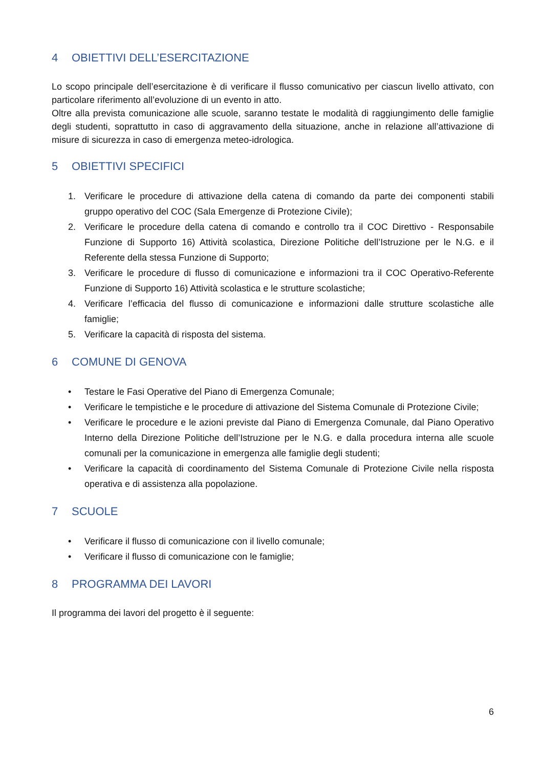4 OBIETTIVI DELL’ESERCITAZIONE
Lo scopo principale dell’esercitazione è di verificare il flusso comunicativo per ciascun livello attivato, con particolare riferimento all’evoluzione di un evento in atto.
Oltre alla prevista comunicazione alle scuole, saranno testate le modalità di raggiungimento delle famiglie degli studenti, soprattutto in caso di aggravamento della situazione, anche in relazione all’attivazione di misure di sicurezza in caso di emergenza meteo-idrologica.
5 OBIETTIVI SPECIFICI
1. Verificare le procedure di attivazione della catena di comando da parte dei componenti stabili gruppo operativo del COC (Sala Emergenze di Protezione Civile);
2. Verificare le procedure della catena di comando e controllo tra il COC Direttivo - Responsabile Funzione di Supporto 16) Attività scolastica, Direzione Politiche dell’Istruzione per le N.G. e il Referente della stessa Funzione di Supporto;
3. Verificare le procedure di flusso di comunicazione e informazioni tra il COC Operativo-Referente Funzione di Supporto 16) Attività scolastica e le strutture scolastiche;
4. Verificare l’efficacia del flusso di comunicazione e informazioni dalle strutture scolastiche alle famiglie;
5. Verificare la capacità di risposta del sistema.
6 COMUNE DI GENOVA
• Testare le Fasi Operative del Piano di Emergenza Comunale;
• Verificare le tempistiche e le procedure di attivazione del Sistema Comunale di Protezione Civile;
• Verificare le procedure e le azioni previste dal Piano di Emergenza Comunale, dal Piano Operativo Interno della Direzione Politiche dell’Istruzione per le N.G. e dalla procedura interna alle scuole comunali per la comunicazione in emergenza alle famiglie degli studenti;
• Verificare la capacità di coordinamento del Sistema Comunale di Protezione Civile nella risposta operativa e di assistenza alla popolazione.
7 SCUOLE
• Verificare il flusso di comunicazione con il livello comunale;
• Verificare il flusso di comunicazione con le famiglie;
8 PROGRAMMA DEI LAVORI
Il programma dei lavori del progetto è il seguente:
6